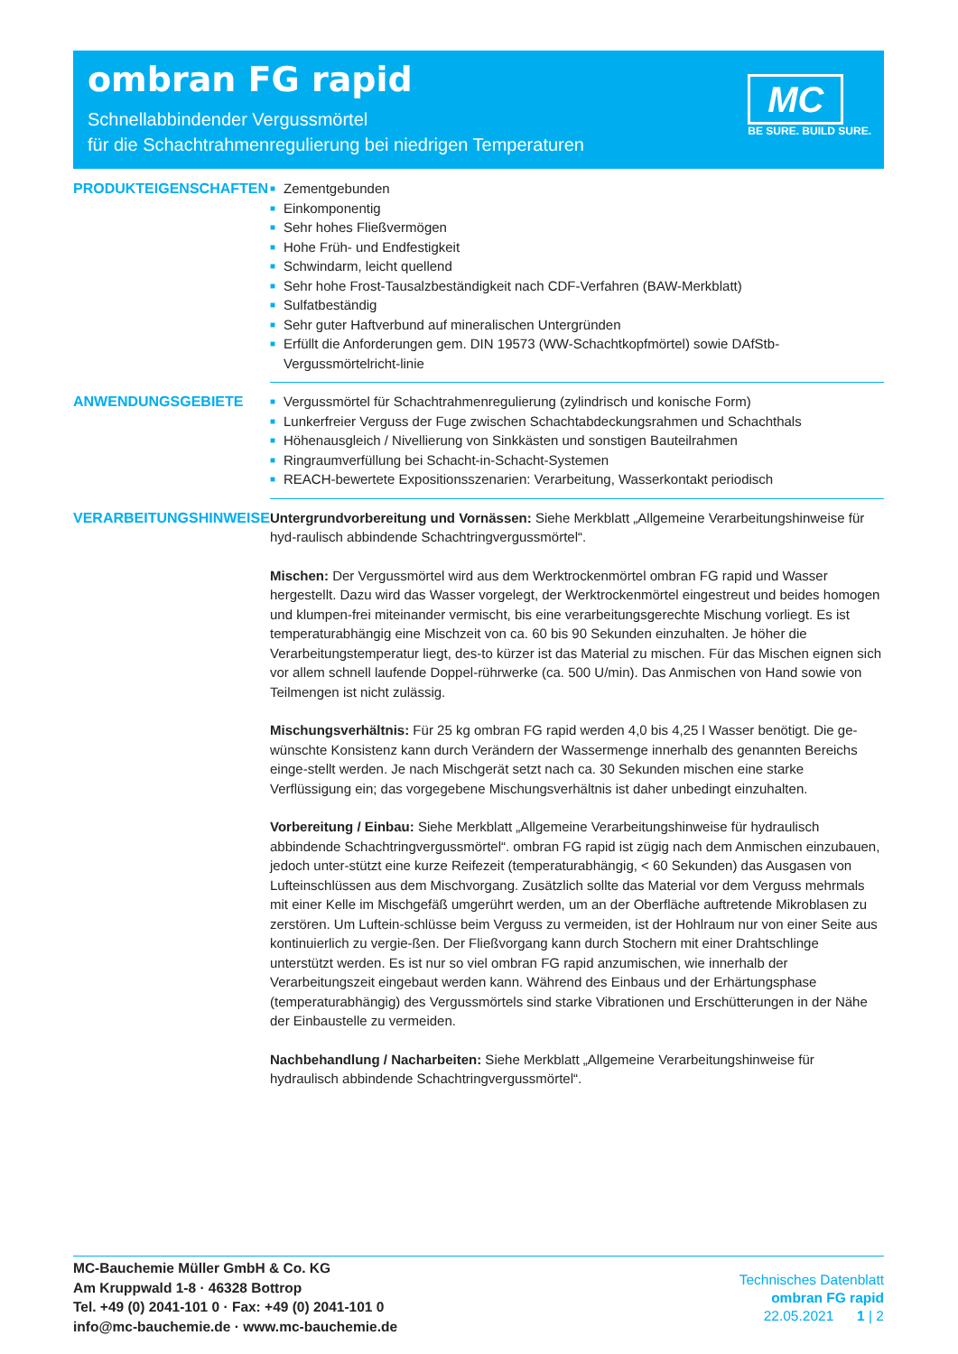ombran FG rapid
Schnellabbindender Vergussmörtel
für die Schachtrahmenregulierung bei niedrigen Temperaturen
MC
BE SURE. BUILD SURE.
PRODUKTEIGENSCHAFTEN
■ Zementgebunden
■ Einkomponentig
■ Sehr hohes Fließvermögen
■ Hohe Früh- und Endfestigkeit
■ Schwindarm, leicht quellend
■ Sehr hohe Frost-Tausalzbeständigkeit nach CDF-Verfahren (BAW-Merkblatt)
■ Sulfatbeständig
■ Sehr guter Haftverbund auf mineralischen Untergründen
■ Erfüllt die Anforderungen gem. DIN 19573 (WW-Schachtkopfmörtel) sowie DAfStb-Vergussmörtelricht-linie
ANWENDUNGSGEBIETE
■ Vergussmörtel für Schachtrahmenregulierung (zylindrisch und konische Form)
■ Lunkerfreier Verguss der Fuge zwischen Schachtabdeckungsrahmen und Schachthals
■ Höhenausgleich / Nivellierung von Sinkkästen und sonstigen Bauteilrahmen
■ Ringraumverfüllung bei Schacht-in-Schacht-Systemen
■ REACH-bewertete Expositionsszenarien: Verarbeitung, Wasserkontakt periodisch
VERARBEITUNGSHINWEISE
Untergrundvorbereitung und Vornässen: Siehe Merkblatt „Allgemeine Verarbeitungshinweise für hyd-raulisch abbindende Schachtringvergussmörtel“.
Mischen: Der Vergussmörtel wird aus dem Werktrockenmörtel ombran FG rapid und Wasser hergestellt. Dazu wird das Wasser vorgelegt, der Werktrockenmörtel eingestreut und beides homogen und klumpen-frei miteinander vermischt, bis eine verarbeitungsgerechte Mischung vorliegt. Es ist temperaturabhängig eine Mischzeit von ca. 60 bis 90 Sekunden einzuhalten. Je höher die Verarbeitungstemperatur liegt, des-to kürzer ist das Material zu mischen. Für das Mischen eignen sich vor allem schnell laufende Doppel-rührwerke (ca. 500 U/min). Das Anmischen von Hand sowie von Teilmengen ist nicht zulässig.
Mischungsverhältnis: Für 25 kg ombran FG rapid werden 4,0 bis 4,25 l Wasser benötigt. Die ge-wünschte Konsistenz kann durch Verändern der Wassermenge innerhalb des genannten Bereichs einge-stellt werden. Je nach Mischgerät setzt nach ca. 30 Sekunden mischen eine starke Verflüssigung ein; das vorgegebene Mischungsverhältnis ist daher unbedingt einzuhalten.
Vorbereitung / Einbau: Siehe Merkblatt „Allgemeine Verarbeitungshinweise für hydraulisch abbindende Schachtringvergussmörtel“. ombran FG rapid ist zügig nach dem Anmischen einzubauen, jedoch unter-stützt eine kurze Reifezeit (temperaturabhängig, < 60 Sekunden) das Ausgasen von Lufteinschlüssen aus dem Mischvorgang. Zusätzlich sollte das Material vor dem Verguss mehrmals mit einer Kelle im Mischgefäß umgerührt werden, um an der Oberfläche auftretende Mikroblasen zu zerstören. Um Luftein-schlüsse beim Verguss zu vermeiden, ist der Hohlraum nur von einer Seite aus kontinuierlich zu vergie-ßen. Der Fließvorgang kann durch Stochern mit einer Drahtschlinge unterstützt werden. Es ist nur so viel ombran FG rapid anzumischen, wie innerhalb der Verarbeitungszeit eingebaut werden kann. Während des Einbaus und der Erhärtungsphase (temperaturabhängig) des Vergussmörtels sind starke Vibrationen und Erschütterungen in der Nähe der Einbaustelle zu vermeiden.
Nachbehandlung / Nacharbeiten: Siehe Merkblatt „Allgemeine Verarbeitungshinweise für hydraulisch abbindende Schachtringvergussmörtel“.
MC-Bauchemie Müller GmbH & Co. KG
Am Kruppwald 1-8 · 46328 Bottrop
Tel. +49 (0) 2041-101 0 · Fax: +49 (0) 2041-101 0
info@mc-bauchemie.de · www.mc-bauchemie.de
Technisches Datenblatt
ombran FG rapid
22.05.2021 1 | 2